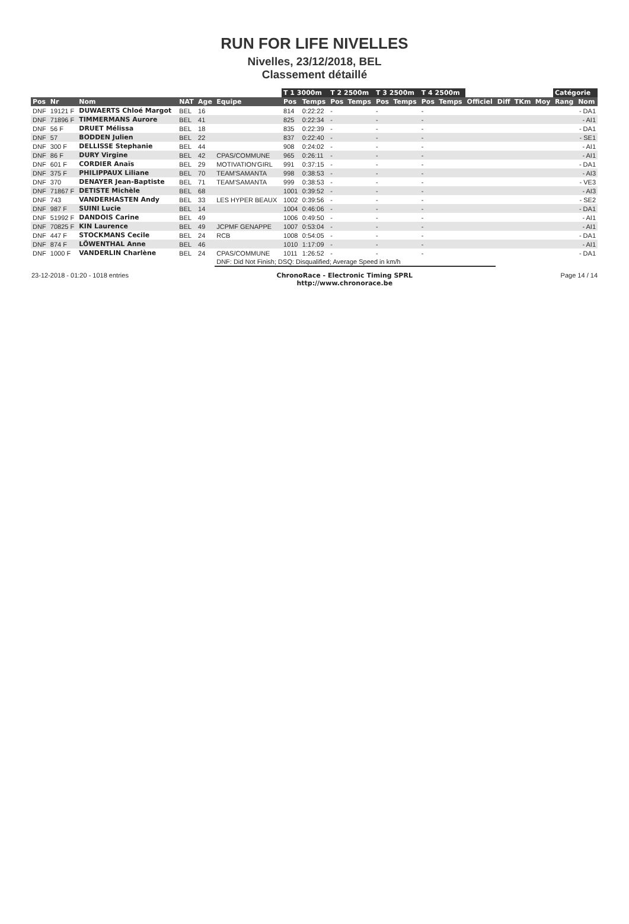RUN FOR LIFE NIVELLES
Nivelles, 23/12/2018, BEL
Classement détaillé
| | | | | | | T 1 3000m | | T 2 2500m | | T 3 2500m | | T 4 2500m | | | | | | Catégorie | |
| --- | --- | --- | --- | --- | --- | --- | --- | --- | --- | --- | --- | --- | --- | --- | --- | --- | --- | --- | --- |
| Pos | Nr | Nom | NAT | Age | Equipe | Pos | Temps | Pos | Temps | Pos | Temps | Pos | Temps | Officiel | Diff | TKm | Moy | Rang | Nom |
| DNF | 19121 F | DUWAERTS Chloé Margot | BEL | 16 | | 814 | 0:22:22 | - | | - | | - | | | | | | | - DA1 |
| DNF | 71896 F | TIMMERMANS Aurore | BEL | 41 | | 825 | 0:22:34 | - | | - | | - | | | | | | | - AI1 |
| DNF | 56 F | DRUET Mélissa | BEL | 18 | | 835 | 0:22:39 | - | | - | | - | | | | | | | - DA1 |
| DNF | 57 | BODDEN Julien | BEL | 22 | | 837 | 0:22:40 | - | | - | | - | | | | | | | - SE1 |
| DNF | 300 F | DELLISSE Stephanie | BEL | 44 | | 908 | 0:24:02 | - | | - | | - | | | | | | | - AI1 |
| DNF | 86 F | DURY Virgine | BEL | 42 | CPAS/COMMUNE | 965 | 0:26:11 | - | | - | | - | | | | | | | - AI1 |
| DNF | 601 F | CORDIER Anaïs | BEL | 29 | MOTIVATION'GIRL | 991 | 0:37:15 | - | | - | | - | | | | | | | - DA1 |
| DNF | 375 F | PHILIPPAUX Liliane | BEL | 70 | TEAM'SAMANTA | 998 | 0:38:53 | - | | - | | - | | | | | | | - AI3 |
| DNF | 370 | DENAYER Jean-Baptiste | BEL | 71 | TEAM'SAMANTA | 999 | 0:38:53 | - | | - | | - | | | | | | | - VE3 |
| DNF | 71867 F | DETISTE Michèle | BEL | 68 | | 1001 | 0:39:52 | - | | - | | - | | | | | | | - AI3 |
| DNF | 743 | VANDERHASTEN Andy | BEL | 33 | LES HYPER BEAUX | 1002 | 0:39:56 | - | | - | | - | | | | | | | - SE2 |
| DNF | 987 F | SUINI Lucie | BEL | 14 | | 1004 | 0:46:06 | - | | - | | - | | | | | | | - DA1 |
| DNF | 51992 F | DANDOIS Carine | BEL | 49 | | 1006 | 0:49:50 | - | | - | | - | | | | | | | - AI1 |
| DNF | 70825 F | KIN Laurence | BEL | 49 | JCPMF GENAPPE | 1007 | 0:53:04 | - | | - | | - | | | | | | | - AI1 |
| DNF | 447 F | STOCKMANS Cecile | BEL | 24 | RCB | 1008 | 0:54:05 | - | | - | | - | | | | | | | - DA1 |
| DNF | 874 F | LÖWENTHAL Anne | BEL | 46 | | 1010 | 1:17:09 | - | | - | | - | | | | | | | - AI1 |
| DNF | 1000 F | VANDERLIN Charlène | BEL | 24 | CPAS/COMMUNE | 1011 | 1:26:52 | - | | - | | - | | | | | | | - DA1 |
| | | | | | DNF: Did Not Finish; DSQ: Disqualified; Average Speed in km/h | | | | | | | | | | | | | | |
23-12-2018 - 01:20 - 1018 entries ChronoRace - Electronic Timing SPRL
http://www.chronorace.be Page 14 / 14